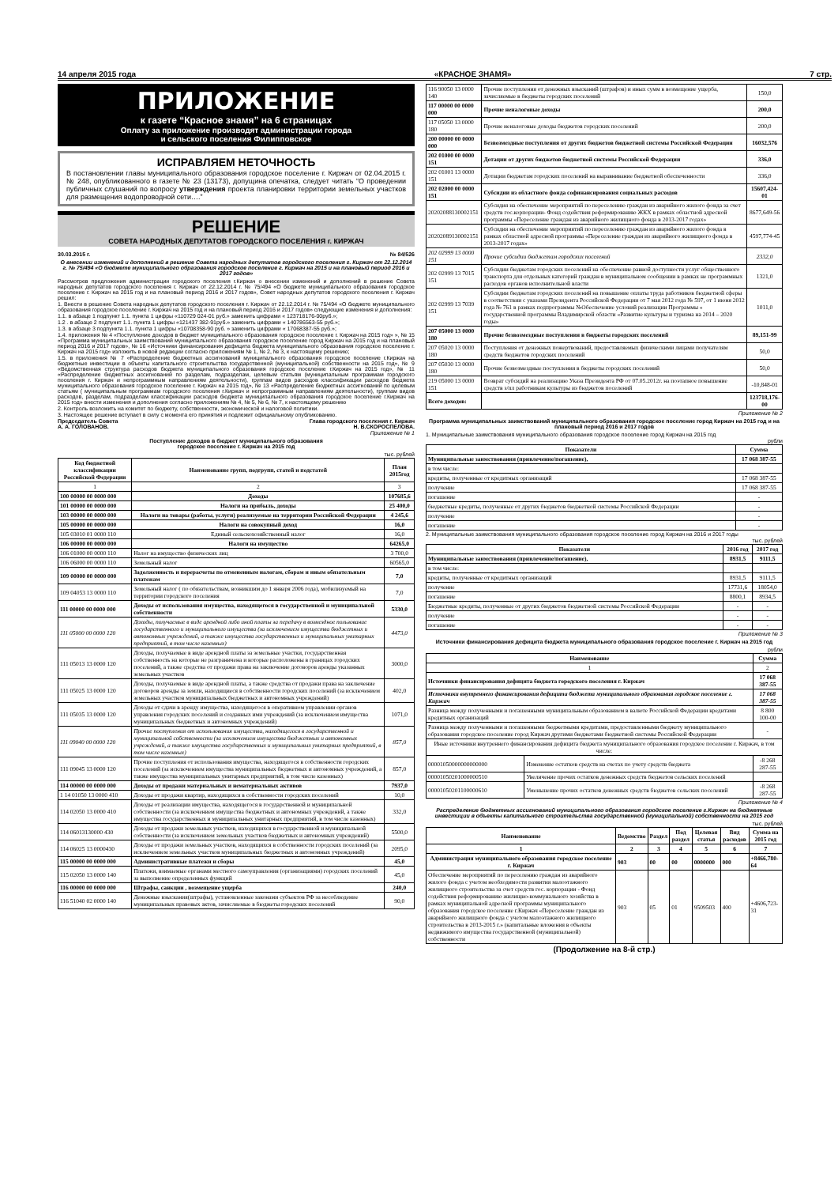14 апреля 2015 года «КРАСНОЕ ЗНАМЯ» 7 стр.
ПРИЛОЖЕНИЕ
к газете “Красное знамя” на 6 страницах
Оплату за приложение производят администрации города
и сельского поселения Филипповское
ИСПРАВЛЯЕМ НЕТОЧНОСТЬ
В постановлении главы муниципального образования городское поселение г. Киржач от 02.04.2015 г. № 248, опубликованного в газете № 23 (13173), допущина опечатка, следует читать “О проведении публичных слушаний по вопросу утверждения проекта планировки территории земельных участков для размещения водопроводной сети….”
РЕШЕНИЕ
СОВЕТА НАРОДНЫХ ДЕПУТАТОВ ГОРОДСКОГО ПОСЕЛЕНИЯ г. КИРЖАЧ
30.03.2015 г. № 84/526
О внесении изменений и дополнений в решение Совета народных депутатов городского поселения г. Киржач от 22.12.2014 г. № 75/494 «О бюджете муниципального образования городское поселение г. Киржач на 2015 и на плановый период 2016 и 2017 годов»
Рассмотрев предложения администрации городского поселения г.Киржач о внесении изменений и дополнений в решение Совета народных депутатов городского поселения г. Киржач от 22.12.2014 г. № 75/494 «О бюджете муниципального образования городское поселение г. Киржач на 2015 год и на плановый период 2016 и 2017 годов», Совет народных депутатов городского поселения г. Киржач решил:
1. Внести в решение Совета народных депутатов городского поселения г. Киржач от 22.12.2014 г. № 75/494 «О бюджете муниципального образования городское поселение г. Киржач на 2015 год и на плановый период 2016 и 2017 годов» следующие изменения и дополнения:
1.1. в абзаце 1 подпункт 1.1. пункта 1 цифры «110729 024-01 руб.» заменить цифрами « 123718176-00руб.»;
1.2 . в абзаце 2 подпункт 1.1. пункта 1 цифры «121437 382-91руб.» заменить цифрами « 140786563-55 руб.»;
1.3. в абзаце 3 подпункта 1.1. пункта 1 цифры «10708358-90 руб. » заменить цифрами « 17068387-55 руб.»;
1.4. приложения № 4 «Поступление доходов в бюджет муниципального образования городское поселение г. Киржач на 2015 год» », № 15 «Программа муниципальных заимствований муниципального образования городское поселение город Киржач на 2015 год и на плановый период 2016 и 2017 годов», № 16 «Источники финансирования дефицита бюджета муниципального образования городское поселение г. Киржач на 2015 год» изложить в новой редакции согласно приложениям № 1, № 2, № 3, к настоящему решению;
1.5. в приложения № 7 «Распределение бюджетных ассигнований муниципального образования городское поселение г.Киржач на бюджетные инвестиции в объекты капитального строительства государственной (муниципальной) собственности на 2015 год», № 9 «Ведомственная структура расходов бюджета муниципального образования городское поселение г.Киржач на 2015 год», № 11 «Распределение бюджетных ассигнований по разделам, подразделам, целевым статьям (муниципальным программам городского поселения г. Киржач и непрограммным направлениям деятельности), группам видов расходов классификации расходов бюджета муниципального образования городское поселение г. Киржач на 2015 год», № 13 «Распределение бюджетных ассигнований по целевым статьям ( муниципальным программам городского поселения г.Киржач и непрограммным направлениям деятельности), группам видов расходов, разделам, подразделам классификации расходов бюджета муниципального образования городское поселение г.Киржач на 2015 год» внести изменения и дополнения согласно приложениям № 4, № 5, № 6, № 7, к настоящему решению
2. Контроль возложить на комитет по бюджету, собственности, экономической и налоговой политики.
3. Настоящее решение вступает в силу с момента его принятия и подлежит официальному опубликованию.
Председатель Совета
А. А. ГОЛОВАНОВ. Глава городского поселения г. Киржач
Н. В.СКОРОСПЕЛОВА.
Приложение № 1
Поступление доходов в бюджет муниципального образования
городское поселение г. Киржач на 2015 год
тыс. рублей
| Код бюджетной классификации Российской Федерации | Наименование групп, подгрупп, статей и подстатей | План 2015год |
| --- | --- | --- |
| 1 | 2 | 3 |
| 100 00000 00 0000 000 | Доходы | 107685,6 |
| 101 00000 00 0000 000 | Налоги на прибыль, доходы | 25 400,0 |
| 103 00000 00 0000 000 | Налоги на товары (работы, услуги) реализуемые на территории Российской Федерации | 4 245,6 |
| 105 00000 00 0000 000 | Налоги на совокупный доход | 16,0 |
| 105 03010 01 0000 110 | Единый сельскохозяйственный налог | 16,0 |
| 106 00000 00 0000 000 | Налоги на имущество | 64265,0 |
| 106 01000 00 0000 110 | Налог на имущество физических лиц | 3 700,0 |
| 106 06000 00 0000 110 | Земельный налог | 60565,0 |
| 109 00000 00 0000 000 | Задолженность и перерасчеты по отмененным налогам, сборам и иным обязательным платежам | 7,0 |
| 109 04053 13 0000 110 | Земельный налог ( по обязательствам, возникшим до 1 января 2006 года), мобилизуемый на территории городского поселения | 7,0 |
| 111 00000 00 0000 000 | Доходы от использования имущества, находящегося в государственной и муниципальной собственности | 5330,0 |
| 111 05000 00 0000 120 | Доходы, получаемые в виде арендной либо иной платы за передачу в возмездное пользование государственного и муниципального имущества (за исключением имущества бюджетных и автономных учреждений, а также имущества государственных и муниципальных унитарных предприятий, в том числе казенных) | 4473,0 |
| 111 05013 13 0000 120 | Доходы, получаемые в виде арендной платы за земельные участки, государственная собственность на которые не разграничена и которые расположены в границах городских поселений, а также средства от продажи права на заключение договоров аренды указанных земельных участков | 3000,0 |
| 111 05025 13 0000 120 | Доходы, получаемые в виде арендной платы, а также средства от продажи права на заключение договоров аренды за земли, находящиеся в собственности городских поселений (за исключением земельных участков муниципальных бюджетных и автономных учреждений) | 402,0 |
| 111 05035 13 0000 120 | Доходы от сдачи в аренду имущества, находящегося в оперативном управлении органов управления городских поселений и созданных ими учреждений (за исключением имущества муниципальных бюджетных и автономных учреждений) | 1071,0 |
| 111 09040 00 0000 120 | Прочие поступления от использования имущества, находящегося в государственной и муниципальной собственности (за исключением имущества бюджетных и автономных учреждений, а также имущества государственных и муниципальных унитарных предприятий, в том числе казенных) | 857,0 |
| 111 09045 13 0000 120 | Прочие поступления от использования имущества, находящегося в собственности городских поселений (за исключением имущества муниципальных бюджетных и автономных учреждений, а также имущества муниципальных унитарных предприятий, в том числе казенных) | 857,0 |
| 114 00000 00 0000 000 | Доходы от продажи материальных и нематериальных активов | 7937,0 |
| 1 14 01050 13 0000 410 | Доходы от продажи квартир, находящихся в собственности городских поселений | 10,0 |
| 114 02050 13 0000 410 | Доходы от реализации имущества, находящегося в государственной и муниципальной собственности (за исключением имущества бюджетных и автономных учреждений, а также имущества государственных и муниципальных унитарных предприятий, в том числе казенных) | 332,0 |
| 114 06013130000 430 | Доходы от продажи земельных участков, находящихся в государственной и муниципальной собственности (за исключением земельных участков бюджетных и автономных учреждений) | 5500,0 |
| 114 06025 13 0000430 | Доходы от продажи земельных участков, находящихся в собственности городских поселений (за исключением земельных участков муниципальных бюджетных и автономных учреждений) | 2095,0 |
| 115 00000 00 0000 000 | Административные платежи и сборы | 45,0 |
| 115 02050 13 0000 140 | Платежи, взимаемые органами местного самоуправления (организациями) городских поселений за выполнение определенных функций | 45,0 |
| 116 00000 00 0000 000 | Штрафы, санкции , возмещение ущерба | 240,0 |
| 116 51040 02 0000 140 | Денежные взыскания(штрафы), установленные законами субъектов РФ за несоблюдение муниципальных правовых актов, зачисляемые в бюджеты городских поселений | 90,0 |
| 116 90050 13 0000 140 | Прочие поступления от денежных взысканий (штрафов) и иных сумм в возмещение ущерба, зачисляемые в бюджеты городских поселений | 150,0 |
| 117 00000 00 0000 000 | Прочие неналоговые доходы | 200,0 |
| 117 05050 13 0000 180 | Прочие неналоговые доходы бюджетов городских поселений | 200,0 |
| 200 00000 00 0000 000 | Безвозмездные поступления от других бюджетов бюджетной системы Российской Федерации | 16032,576 |
| 202 01000 00 0000 151 | Дотации от других бюджетов бюджетной системы Российской Федерации | 336,0 |
| 202 01001 13 0000 151 | Дотации бюджетам городских поселений на выравнивание бюджетной обеспеченности | 336,0 |
| 202 02000 00 0000 151 | Субсидии из областного фонда софинансирования социальных расходов | 15607,424-01 |
| 20202088130002151 | Субсидия на обеспечение мероприятий по переселению граждан из аварийного жилого фонда за счет средств гос.корпорации- Фонд содействия реформированию ЖКХ в рамках областной адресной программы «Переселение граждан из аварийного жилищного фонда в 2013-2017 годах» | 8677,649-56 |
| 20202089130002151 | Субсидия на обеспечение мероприятий по переселению граждан из аварийного жилого фонда в рамках областной адресной программы «Переселение граждан из аварийного жилищного фонда в 2013-2017 годах» | 4597,774-45 |
| 202 02999 13 0000 151 | Прочие субсидии бюджетам городских поселений | 2332,0 |
| 202 02999 13 7015 151 | Субсидии бюджетам городских поселений на обеспечение равной доступности услуг общественного транспорта для отдельных категорий граждан в муниципальном сообщении в рамках не программных расходов органов исполнительной власти | 1321,0 |
| 202 02999 13 7039 151 | Субсидии бюджетам городских поселений на повышение оплаты труда работников бюджетной сферы в соответствии с указами Президента Российской Федерации от 7 мая 2012 года № 597, от 1 июня 2012 года № 761 в рамках подпрограммы №Обеспечение условий реализации Программы « государственной программы Владимирской области «Развитие культуры и туризма на 2014 – 2020 годы» | 1011,0 |
| 207 05000 13 0000 180 | Прочие безвозмездные поступления в бюджеты городских поселений | 89,151-99 |
| 207 05020 13 0000 180 | Поступления от денежных пожертвований, предоставляемых физическими лицами получателям средств бюджетов городских поселений | 50,0 |
| 207 05030 13 0000 180 | Прочие безвозмездные поступления в бюджеты городских поселений | 50,0 |
| 219 05000 13 0000 151 | Возврат субсидий на реализацию Указа Президента РФ от 07.05.2012г. на поэтапное повышение средств з/пл работникам культуры из бюджетов поселений | -10,848-01 |
| Всего доходов: | | 123718,176-00 |
Приложение № 2
Программа муниципальных заимствований муниципального образования городское поселение город Киржач на 2015 год и на плановый период 2016 и 2017 годов
1. Муниципальные заимствования муниципального образования городское поселение город Киржач на 2015 год
рубли
| Показатели | Сумма |
| --- | --- |
| Муниципальные заимствования (привлечение/погашение), | 17 068 387-55 |
| в том числе: | |
| кредиты, полученные от кредитных организаций | 17 068 387-55 |
| получение | 17 068 387-55 |
| погашение | - |
| бюджетные кредиты, полученные от других бюджетов бюджетной системы Российской Федерации | - |
| получение | - |
| погашение | - |
2. Муниципальные заимствования муниципального образования городское поселение город Киржач на 2016 и 2017 годы
тыс. рублей
| Показатели | 2016 год | 2017 год |
| --- | --- | --- |
| Муниципальные заимствования (привлечение/погашение), | 8931,5 | 9111,5 |
| в том числе: | | |
| кредиты, полученные от кредитных организаций | 8931,5 | 9111,5 |
| получение | 17731,6 | 18054,0 |
| погашение | 8800,1 | 8934,5 |
| Бюджетные кредиты, полученные от других бюджетов бюджетной системы Российской Федерации | - | - |
| получение | - | - |
| погашение | - | - |
Приложение № 3
Источники финансирования дефицита бюджета муниципального образования городское поселение г. Киржач на 2015 год
рубли
| Наименование | | Сумма |
| --- | --- | --- |
| 1 | | 2 |
| Источники финансирования дефицита бюджета городского поселения г. Киржач | | 17 068 387-55 |
| Источники внутреннего финансирования дефицита бюджета муниципального образования городское поселение г. Киржач | | 17 068 387-55 |
| Разница между полученными и погашенными муниципальным образованием в валюте Российской Федерации кредитами кредитных организаций | | 8 800 100-00 |
| Разница между полученными и погашенными бюджетными кредитами, предоставленными бюджету муниципального образования городское поселение город Киржач другими бюджетами бюджетной системы Российской Федерации | | - |
| Иные источники внутреннего финансирования дефицита бюджета муниципального образования городское поселение г. Киржач, в том числе: | | |
| 00001050000000000000 | Изменение остатков средств на счетах по учету средств бюджета | -8 268 287-55 |
| 00001050201000000510 | Увеличение прочих остатков денежных средств бюджетов сельских поселений | |
| 00001050201100000610 | Уменьшение прочих остатков денежных средств бюджетов сельских поселений | -8 268 287-55 |
Приложение № 4
Распределение бюджетных ассигнований муниципального образования городское поселение г.Киржач на бюджетные инвестиции в объекты капитального строительства государственной (муниципальной) собственности на 2015 год
тыс. рублей
| Наименование | Ведомство | Раздел | Под раздел | Целевая статья | Вид расходов | Сумма на 2015 год |
| --- | --- | --- | --- | --- | --- | --- |
| 1 | 2 | 3 | 4 | 5 | 6 | 7 |
| Администрация муниципального образования городское поселение г. Киржач | 903 | 00 | 00 | 0000000 | 000 | +8466,780-64 |
| Обеспечение мероприятий по переселению граждан из аварийного жилого фонда с учетом необходимости развития малоэтажного жилищного строительства за счет средств гос. корпорации - Фонд содействия реформированию жилищно-коммунального хозяйства в рамках муниципальной адресной программы муниципального образования городское поселение г.Киржач «Переселение граждан из аварийного жилищного фонда с учетом малоэтажного жилищного строительства в 2013-2015 г.» (капитальные вложения в объекты недвижимого имущества государственной (муниципальной) собственности | 903 | 05 | 01 | 9509503 | 400 | +4606,723-31 |
(Продолжение на 8-й стр.)